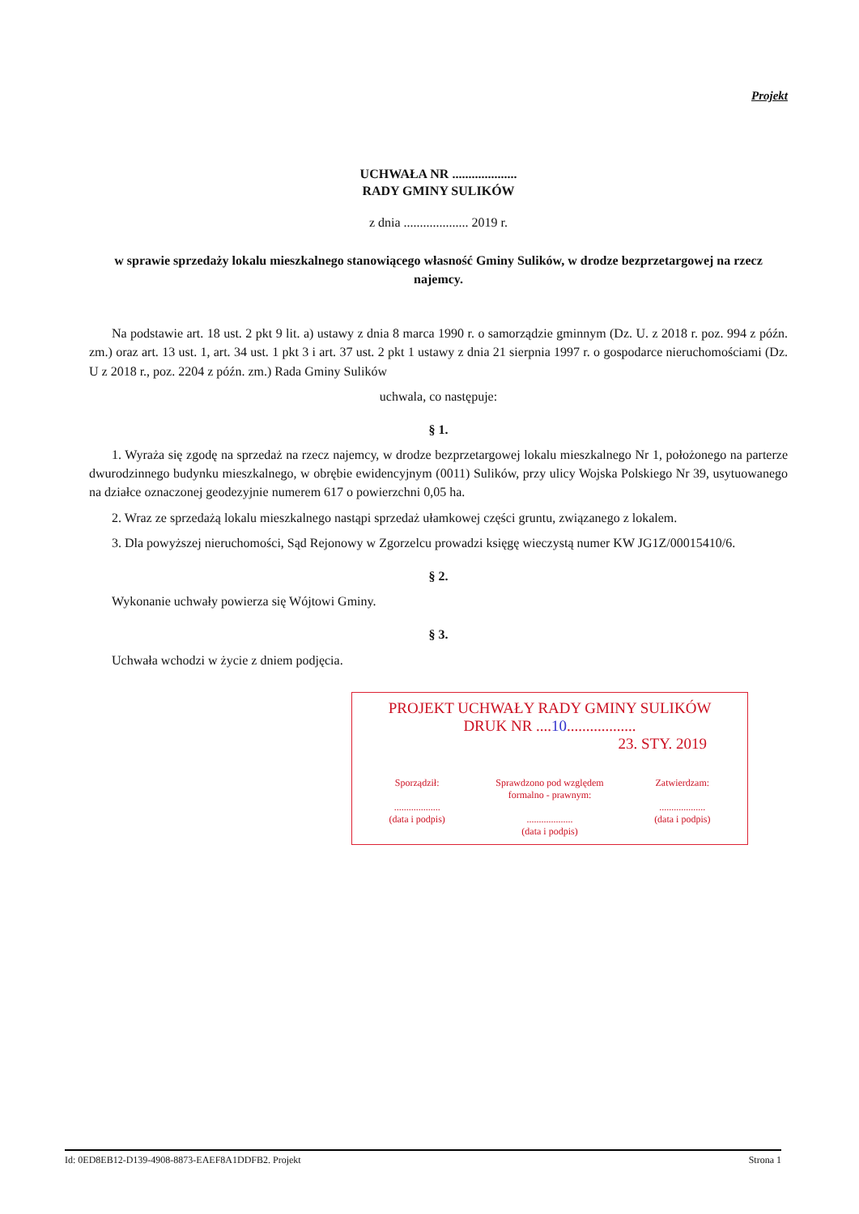Projekt
UCHWAŁA NR ....................
RADY GMINY SULIKÓW
z dnia .................... 2019 r.
w sprawie sprzedaży lokalu mieszkalnego stanowiącego własność Gminy Sulików, w drodze bezprzetargowej na rzecz najemcy.
Na podstawie art. 18 ust. 2 pkt 9 lit. a) ustawy z dnia 8 marca 1990 r. o samorządzie gminnym (Dz. U. z 2018 r. poz. 994 z późn. zm.) oraz art. 13 ust. 1, art. 34 ust. 1 pkt 3 i art. 37 ust. 2 pkt 1 ustawy z dnia 21 sierpnia 1997 r. o gospodarce nieruchomościami (Dz. U z 2018 r., poz. 2204 z późn. zm.) Rada Gminy Sulików
uchwala, co następuje:
§ 1.
1. Wyraża się zgodę na sprzedaż na rzecz najemcy, w drodze bezprzetargowej lokalu mieszkalnego Nr 1, położonego na parterze dwurodzinnego budynku mieszkalnego, w obrębie ewidencyjnym (0011) Sulików, przy ulicy Wojska Polskiego Nr 39, usytuowanego na działce oznaczonej geodezyjnie numerem 617 o powierzchni 0,05 ha.
2. Wraz ze sprzedażą lokalu mieszkalnego nastąpi sprzedaż ułamkowej części gruntu, związanego z lokalem.
3. Dla powyższej nieruchomości, Sąd Rejonowy w Zgorzelcu prowadzi księgę wieczystą numer KW JG1Z/00015410/6.
§ 2.
Wykonanie uchwały powierza się Wójtowi Gminy.
§ 3.
Uchwała wchodzi w życie z dniem podjęcia.
PROJEKT UCHWAŁY RADY GMINY SULIKÓW
DRUK NR ....10..................
23. STY. 2019
Sporządził:
...................
(data i podpis)
Sprawdzono pod względem formalno - prawnym:
...................
(data i podpis)
Zatwierdzam:
...................
(data i podpis)
Id: 0ED8EB12-D139-4908-8873-EAEF8A1DDFB2. Projekt Strona 1